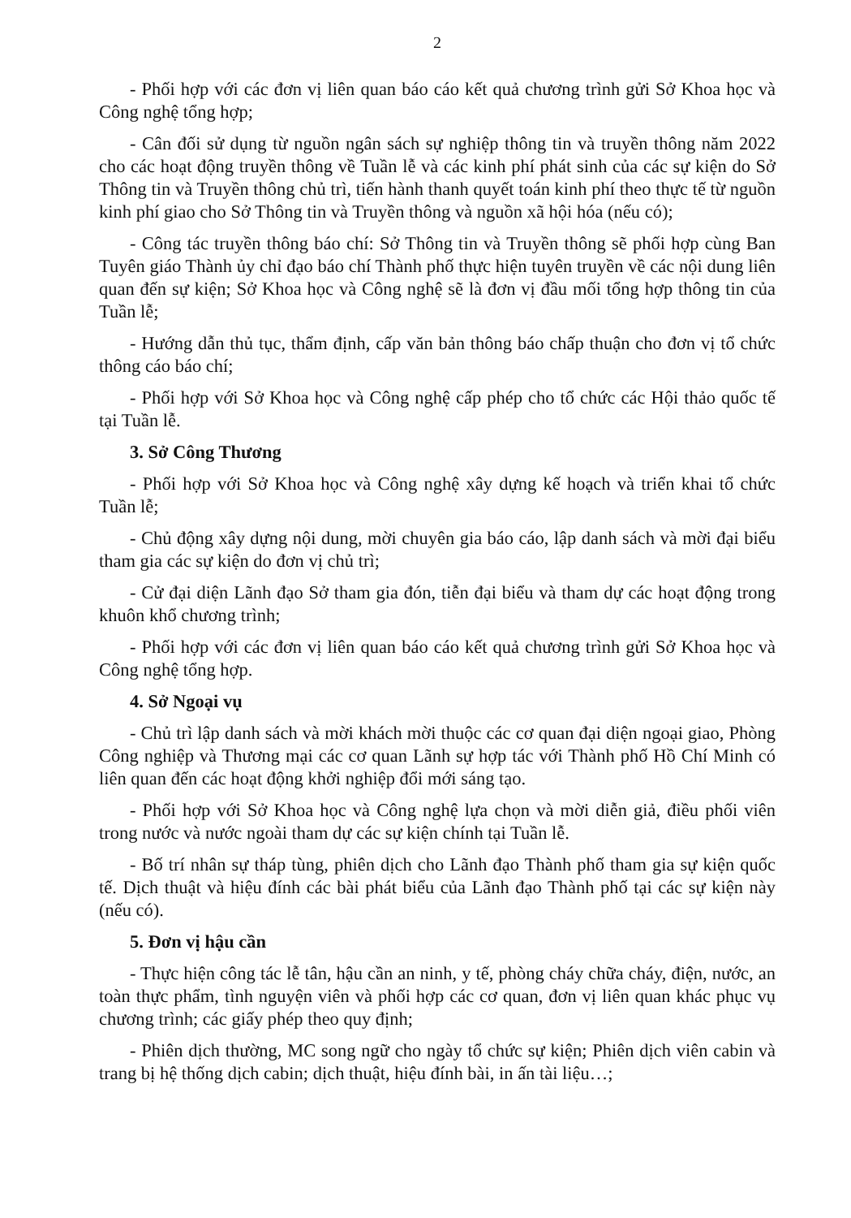2
- Phối hợp với các đơn vị liên quan báo cáo kết quả chương trình gửi Sở Khoa học và Công nghệ tổng hợp;
- Cân đối sử dụng từ nguồn ngân sách sự nghiệp thông tin và truyền thông năm 2022 cho các hoạt động truyền thông về Tuần lễ và các kinh phí phát sinh của các sự kiện do Sở Thông tin và Truyền thông chủ trì, tiến hành thanh quyết toán kinh phí theo thực tế từ nguồn kinh phí giao cho Sở Thông tin và Truyền thông và nguồn xã hội hóa (nếu có);
- Công tác truyền thông báo chí: Sở Thông tin và Truyền thông sẽ phối hợp cùng Ban Tuyên giáo Thành ủy chỉ đạo báo chí Thành phố thực hiện tuyên truyền về các nội dung liên quan đến sự kiện; Sở Khoa học và Công nghệ sẽ là đơn vị đầu mối tổng hợp thông tin của Tuần lễ;
- Hướng dẫn thủ tục, thẩm định, cấp văn bản thông báo chấp thuận cho đơn vị tổ chức thông cáo báo chí;
- Phối hợp với Sở Khoa học và Công nghệ cấp phép cho tổ chức các Hội thảo quốc tế tại Tuần lễ.
3. Sở Công Thương
- Phối hợp với Sở Khoa học và Công nghệ xây dựng kế hoạch và triển khai tổ chức Tuần lễ;
- Chủ động xây dựng nội dung, mời chuyên gia báo cáo, lập danh sách và mời đại biểu tham gia các sự kiện do đơn vị chủ trì;
- Cử đại diện Lãnh đạo Sở tham gia đón, tiễn đại biểu và tham dự các hoạt động trong khuôn khổ chương trình;
- Phối hợp với các đơn vị liên quan báo cáo kết quả chương trình gửi Sở Khoa học và Công nghệ tổng hợp.
4. Sở Ngoại vụ
- Chủ trì lập danh sách và mời khách mời thuộc các cơ quan đại diện ngoại giao, Phòng Công nghiệp và Thương mại các cơ quan Lãnh sự hợp tác với Thành phố Hồ Chí Minh có liên quan đến các hoạt động khởi nghiệp đổi mới sáng tạo.
- Phối hợp với Sở Khoa học và Công nghệ lựa chọn và mời diễn giả, điều phối viên trong nước và nước ngoài tham dự các sự kiện chính tại Tuần lễ.
- Bố trí nhân sự tháp tùng, phiên dịch cho Lãnh đạo Thành phố tham gia sự kiện quốc tế. Dịch thuật và hiệu đính các bài phát biểu của Lãnh đạo Thành phố tại các sự kiện này (nếu có).
5. Đơn vị hậu cần
- Thực hiện công tác lễ tân, hậu cần an ninh, y tế, phòng cháy chữa cháy, điện, nước, an toàn thực phẩm, tình nguyện viên và phối hợp các cơ quan, đơn vị liên quan khác phục vụ chương trình; các giấy phép theo quy định;
- Phiên dịch thường, MC song ngữ cho ngày tổ chức sự kiện; Phiên dịch viên cabin và trang bị hệ thống dịch cabin; dịch thuật, hiệu đính bài, in ấn tài liệu…;